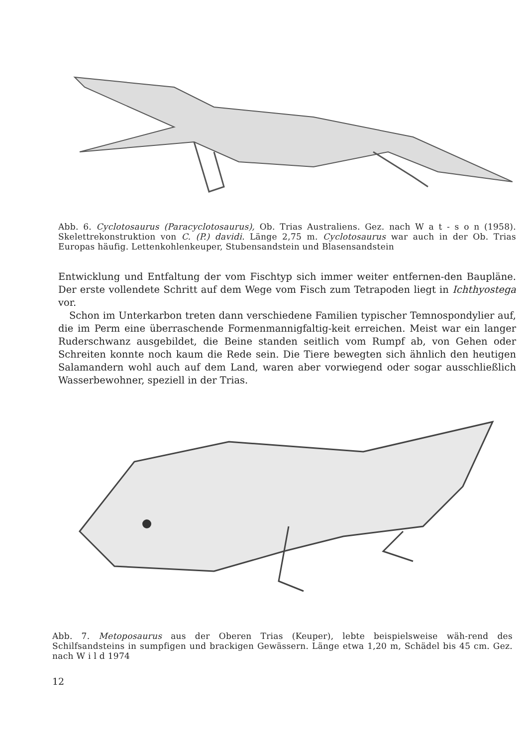Abb. 6. Cyclotosaurus (Paracyclotosaurus), Ob. Trias Australiens. Gez. nach W a t - s o n (1958). Skelettrekonstruktion von C. (P.) davidi. Länge 2,75 m. Cyclotosaurus war auch in der Ob. Trias Europas häufig. Lettenkohlenkeuper, Stubensandstein und Blasensandstein
Entwicklung und Entfaltung der vom Fischtyp sich immer weiter entfernen-den Baupläne. Der erste vollendete Schritt auf dem Wege vom Fisch zum Tetrapoden liegt in Ichthyostega vor.
Schon im Unterkarbon treten dann verschiedene Familien typischer Temnospondylier auf, die im Perm eine überraschende Formenmannigfaltig-keit erreichen. Meist war ein langer Ruderschwanz ausgebildet, die Beine standen seitlich vom Rumpf ab, von Gehen oder Schreiten konnte noch kaum die Rede sein. Die Tiere bewegten sich ähnlich den heutigen Salamandern wohl auch auf dem Land, waren aber vorwiegend oder sogar ausschließlich Wasserbewohner, speziell in der Trias.
Abb. 7. Metoposaurus aus der Oberen Trias (Keuper), lebte beispielsweise wäh-rend des Schilfsandsteins in sumpfigen und brackigen Gewässern. Länge etwa 1,20 m, Schädel bis 45 cm. Gez. nach W i l d 1974
12